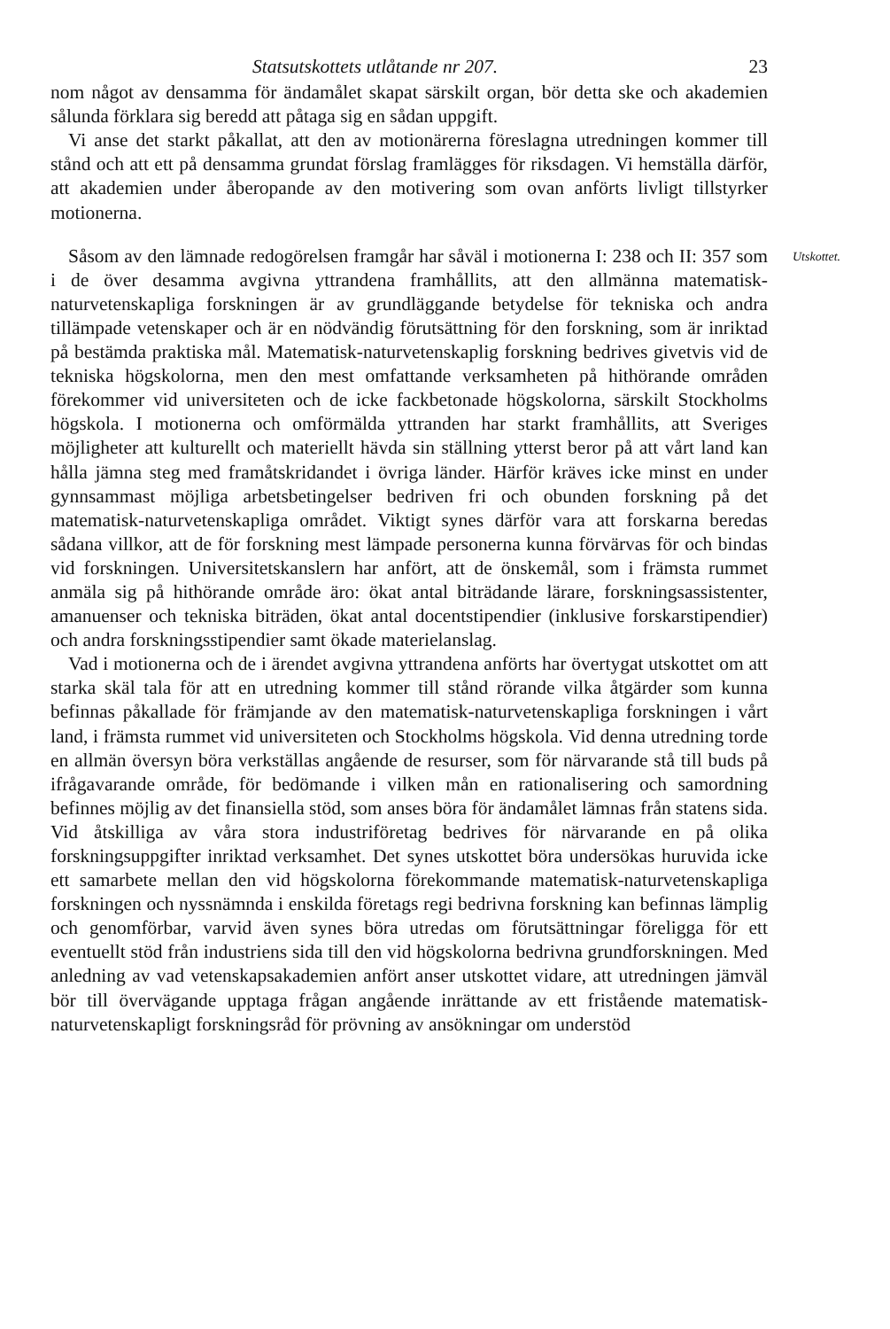Statsutskottets utlåtande nr 207. 23
nom något av densamma för ändamålet skapat särskilt organ, bör detta ske och akademien sålunda förklara sig beredd att påtaga sig en sådan uppgift.
Vi anse det starkt påkallat, att den av motionärerna föreslagna utredningen kommer till stånd och att ett på densamma grundat förslag framlägges för riksdagen. Vi hemställa därför, att akademien under åberopande av den motivering som ovan anförts livligt tillstyrker motionerna.
Utskottet.
Såsom av den lämnade redogörelsen framgår har såväl i motionerna I: 238 och II: 357 som i de över desamma avgivna yttrandena framhållits, att den allmänna matematisk-naturvetenskapliga forskningen är av grundläggande betydelse för tekniska och andra tillämpade vetenskaper och är en nödvändig förutsättning för den forskning, som är inriktad på bestämda praktiska mål. Matematisk-naturvetenskaplig forskning bedrives givetvis vid de tekniska högskolorna, men den mest omfattande verksamheten på hithörande områden förekommer vid universiteten och de icke fackbetonade högskolorna, särskilt Stockholms högskola. I motionerna och omförmälda yttranden har starkt framhållits, att Sveriges möjligheter att kulturellt och materiellt hävda sin ställning ytterst beror på att vårt land kan hålla jämna steg med framåtskridandet i övriga länder. Härför kräves icke minst en under gynnsammast möjliga arbetsbetingelser bedriven fri och obunden forskning på det matematisk-naturvetenskapliga området. Viktigt synes därför vara att forskarna beredas sådana villkor, att de för forskning mest lämpade personerna kunna förvärvas för och bindas vid forskningen. Universitetskanslern har anfört, att de önskemål, som i främsta rummet anmäla sig på hithörande område äro: ökat antal biträdande lärare, forskningsassistenter, amanuenser och tekniska biträden, ökat antal docentstipendier (inklusive forskarstipendier) och andra forskningsstipendier samt ökade materielanslag.
Vad i motionerna och de i ärendet avgivna yttrandena anförts har övertygat utskottet om att starka skäl tala för att en utredning kommer till stånd rörande vilka åtgärder som kunna befinnas påkallade för främjande av den matematisk-naturvetenskapliga forskningen i vårt land, i främsta rummet vid universiteten och Stockholms högskola. Vid denna utredning torde en allmän översyn böra verkställas angående de resurser, som för närvarande stå till buds på ifrågavarande område, för bedömande i vilken mån en rationalisering och samordning befinnes möjlig av det finansiella stöd, som anses böra för ändamålet lämnas från statens sida. Vid åtskilliga av våra stora industriföretag bedrives för närvarande en på olika forskningsuppgifter inriktad verksamhet. Det synes utskottet böra undersökas huruvida icke ett samarbete mellan den vid högskolorna förekommande matematisk-naturvetenskapliga forskningen och nyssnämnda i enskilda företags regi bedrivna forskning kan befinnas lämplig och genomförbar, varvid även synes böra utredas om förutsättningar föreligga för ett eventuellt stöd från industriens sida till den vid högskolorna bedrivna grundforskningen. Med anledning av vad vetenskapsakademien anfört anser utskottet vidare, att utredningen jämväl bör till övervägande upptaga frågan angående inrättande av ett fristående matematisk-naturvetenskapligt forskningsråd för prövning av ansökningar om understöd